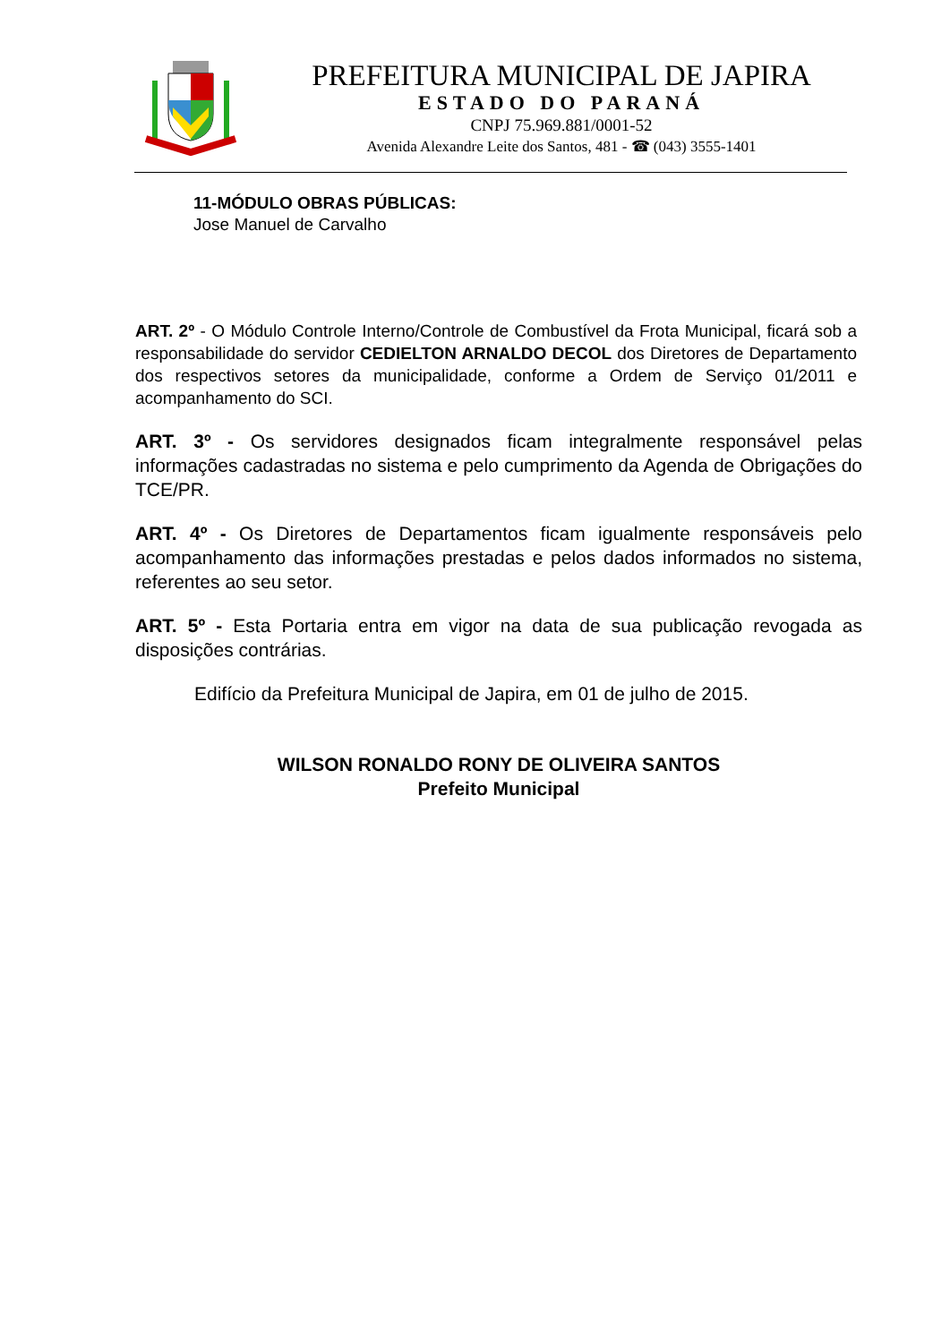PREFEITURA MUNICIPAL DE JAPIRA
ESTADO DO PARANÁ
CNPJ 75.969.881/0001-52
Avenida Alexandre Leite dos Santos, 481 - ☎ (043) 3555-1401
11-MÓDULO OBRAS PÚBLICAS:
Jose Manuel de Carvalho
ART. 2º - O Módulo Controle Interno/Controle de Combustível da Frota Municipal, ficará sob a responsabilidade do servidor CEDIELTON ARNALDO DECOL dos Diretores de Departamento dos respectivos setores da municipalidade, conforme a Ordem de Serviço 01/2011 e acompanhamento do SCI.
ART. 3º - Os servidores designados ficam integralmente responsável pelas informações cadastradas no sistema e pelo cumprimento da Agenda de Obrigações do TCE/PR.
ART. 4º - Os Diretores de Departamentos ficam igualmente responsáveis pelo acompanhamento das informações prestadas e pelos dados informados no sistema, referentes ao seu setor.
ART. 5º - Esta Portaria entra em vigor na data de sua publicação revogada as disposições contrárias.
Edifício da Prefeitura Municipal de Japira, em 01 de julho de 2015.
WILSON RONALDO RONY DE OLIVEIRA SANTOS
Prefeito Municipal